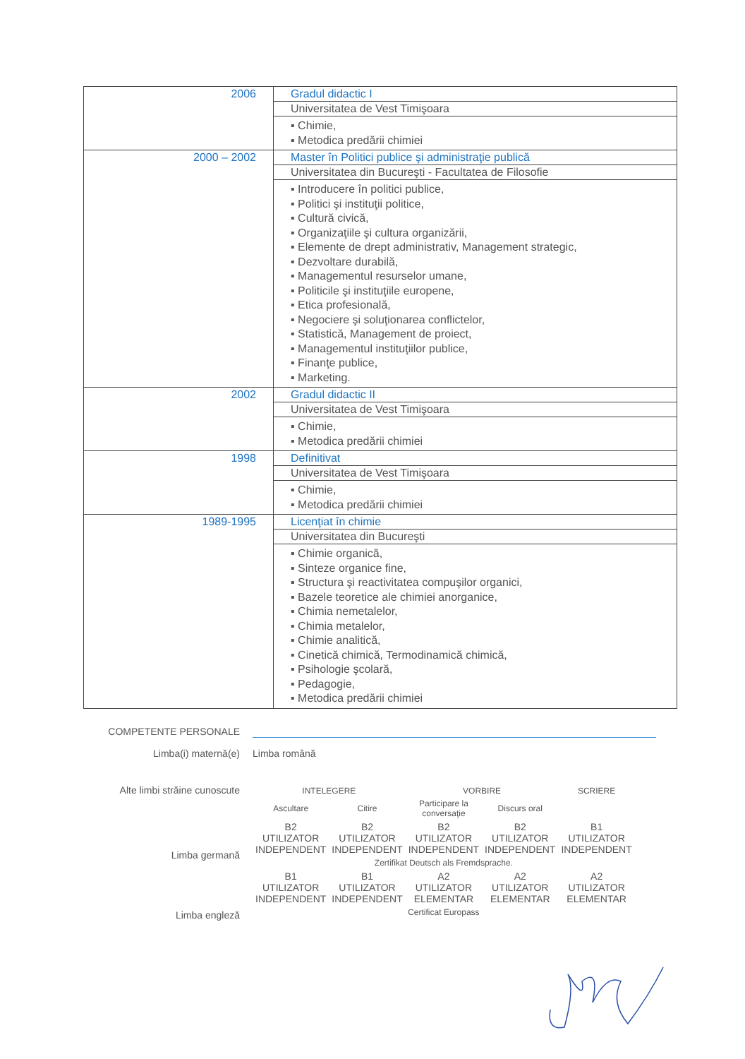| 2006 | Gradul didactic I |
| | Universitatea de Vest Timişoara |
| | ▪ Chimie, ▪ Metodica predării chimiei |
| 2000 – 2002 | Master în Politici publice şi administraţie publică |
| | Universitatea din Bucureşti - Facultatea de Filosofie |
| | ▪ Introducere în politici publice, ▪ Politici şi instituţii politice, ▪ Cultură civică, ▪ Organizaţiile şi cultura organizării, ▪ Elemente de drept administrativ, Management strategic, ▪ Dezvoltare durabilă, ▪ Managementul resurselor umane, ▪ Politicile şi instituţiile europene, ▪ Etica profesională, ▪ Negociere şi soluţionarea conflictelor, ▪ Statistică, Management de proiect, ▪ Managementul instituţiilor publice, ▪ Finanţe publice, ▪ Marketing. |
| 2002 | Gradul didactic II |
| | Universitatea de Vest Timişoara |
| | ▪ Chimie, ▪ Metodica predării chimiei |
| 1998 | Definitivat |
| | Universitatea de Vest Timişoara |
| | ▪ Chimie, ▪ Metodica predării chimiei |
| 1989-1995 | Licenţiat în chimie |
| | Universitatea din Bucureşti |
| | ▪ Chimie organică, ▪ Sinteze organice fine, ▪ Structura şi reactivitatea compuşilor organici, ▪ Bazele teoretice ale chimiei anorganice, ▪ Chimia nemetalelor, ▪ Chimia metalelor, ▪ Chimie analitică, ▪ Cinetică chimică, Termodinamică chimică, ▪ Psihologie şcolară, ▪ Pedagogie, ▪ Metodica predării chimiei |
COMPETENTE PERSONALE
Limba(i) maternă(e) Limba română
Alte limbi străine cunoscute
| INTELEGERE | | VORBIRE | | SCRIERE |
| --- | --- | --- | --- | --- |
| Ascultare | Citire | Participare la conversaţie | Discurs oral | |
| B2 UTILIZATOR INDEPENDENT | B2 UTILIZATOR INDEPENDENT | B2 UTILIZATOR INDEPENDENT | B2 UTILIZATOR INDEPENDENT | B1 UTILIZATOR INDEPENDENT |
| Zertifikat Deutsch als Fremdsprache. | | | | |
| B1 UTILIZATOR INDEPENDENT | B1 UTILIZATOR INDEPENDENT | A2 UTILIZATOR ELEMENTAR | A2 UTILIZATOR ELEMENTAR | A2 UTILIZATOR ELEMENTAR |
| Certificat Europass | | | | |
Limba germană
Limba engleză